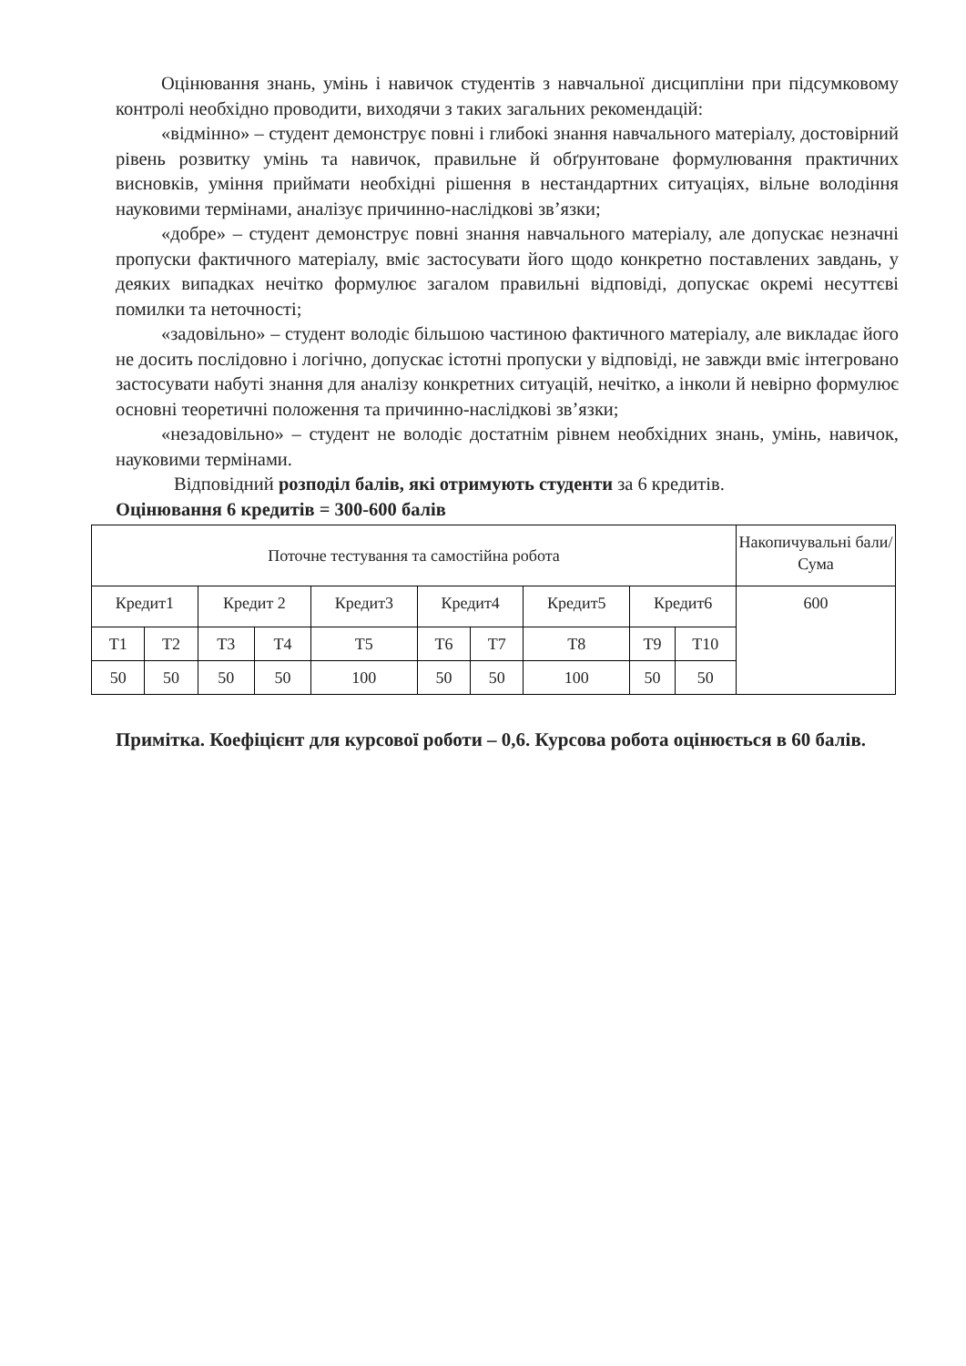Оцінювання знань, умінь і навичок студентів з навчальної дисципліни при підсумковому контролі необхідно проводити, виходячи з таких загальних рекомендацій:
«відмінно» – студент демонструє повні і глибокі знання навчального матеріалу, достовірний рівень розвитку умінь та навичок, правильне й обґрунтоване формулювання практичних висновків, уміння приймати необхідні рішення в нестандартних ситуаціях, вільне володіння науковими термінами, аналізує причинно-наслідкові зв’язки;
«добре» – студент демонструє повні знання навчального матеріалу, але допускає незначні пропуски фактичного матеріалу, вміє застосувати його щодо конкретно поставлених завдань, у деяких випадках нечітко формулює загалом правильні відповіді, допускає окремі несуттєві помилки та неточності;
«задовільно» – студент володіє більшою частиною фактичного матеріалу, але викладає його не досить послідовно і логічно, допускає істотні пропуски у відповіді, не завжди вміє інтегровано застосувати набуті знання для аналізу конкретних ситуацій, нечітко, а інколи й невірно формулює основні теоретичні положення та причинно-наслідкові зв’язки;
«незадовільно» – студент не володіє достатнім рівнем необхідних знань, умінь, навичок, науковими термінами.
Відповідний розподіл балів, які отримують студенти за 6 кредитів.
Оцінювання 6 кредитів = 300-600 балів
| Поточне тестування та самостійна робота | | | | | | | | | | Накопичувальні бали/Сума |
| Кредит1 | | Кредит 2 | | Кредит3 | Кредит4 | | Кредит5 | Кредит6 | | 600 |
| Т1 | Т2 | Т3 | Т4 | Т5 | Т6 | Т7 | Т8 | Т9 | Т10 | |
| 50 | 50 | 50 | 50 | 100 | 50 | 50 | 100 | 50 | 50 | |
Примітка. Коефіцієнт для курсової роботи – 0,6. Курсова робота оцінюється в 60 балів.